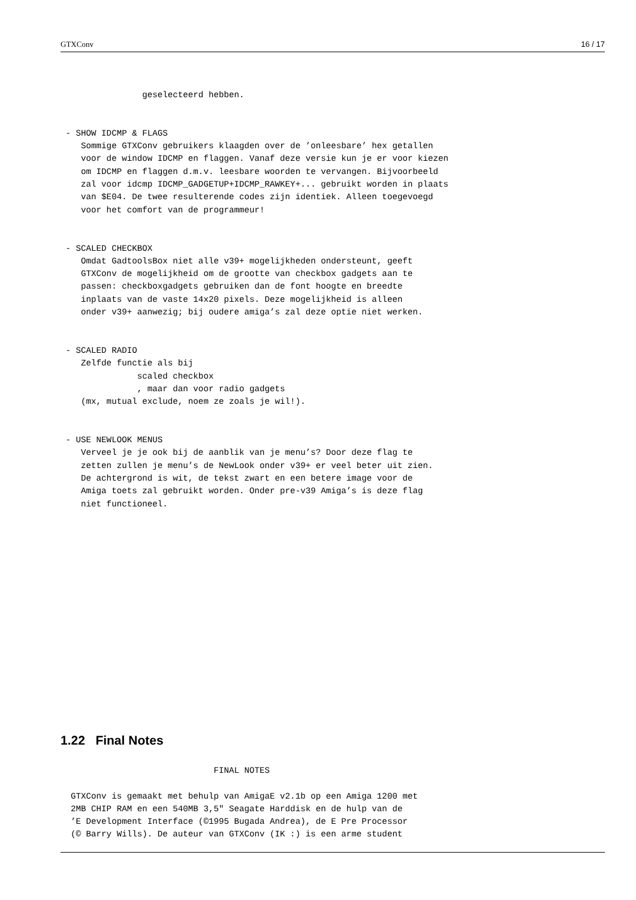GTXConv 16 / 17
                geselecteerd hebben.


 - SHOW IDCMP & FLAGS
    Sommige GTXConv gebruikers klaagden over de ’onleesbare’ hex getallen
    voor de window IDCMP en flaggen. Vanaf deze versie kun je er voor kiezen
    om IDCMP en flaggen d.m.v. leesbare woorden te vervangen. Bijvoorbeeld
    zal voor idcmp IDCMP_GADGETUP+IDCMP_RAWKEY+... gebruikt worden in plaats
    van $E04. De twee resulterende codes zijn identiek. Alleen toegevoegd
    voor het comfort van de programmeur!


 - SCALED CHECKBOX
    Omdat GadtoolsBox niet alle v39+ mogelijkheden ondersteunt, geeft
    GTXConv de mogelijkheid om de grootte van checkbox gadgets aan te
    passen: checkboxgadgets gebruiken dan de font hoogte en breedte
    inplaats van de vaste 14x20 pixels. Deze mogelijkheid is alleen
    onder v39+ aanwezig; bij oudere amiga’s zal deze optie niet werken.


 - SCALED RADIO
    Zelfde functie als bij
               scaled checkbox
               , maar dan voor radio gadgets
    (mx, mutual exclude, noem ze zoals je wil!).


 - USE NEWLOOK MENUS
    Verveel je je ook bij de aanblik van je menu’s? Door deze flag te
    zetten zullen je menu’s de NewLook onder v39+ er veel beter uit zien.
    De achtergrond is wit, de tekst zwart en een betere image voor de
    Amiga toets zal gebruikt worden. Onder pre-v39 Amiga’s is deze flag
    niet functioneel.
1.22 Final Notes
                              FINAL NOTES

  GTXConv is gemaakt met behulp van AmigaE v2.1b op een Amiga 1200 met
  2MB CHIP RAM en een 540MB 3,5" Seagate Harddisk en de hulp van de
  ’E Development Interface (©1995 Bugada Andrea), de E Pre Processor
  (© Barry Wills). De auteur van GTXConv (IK :) is een arme student